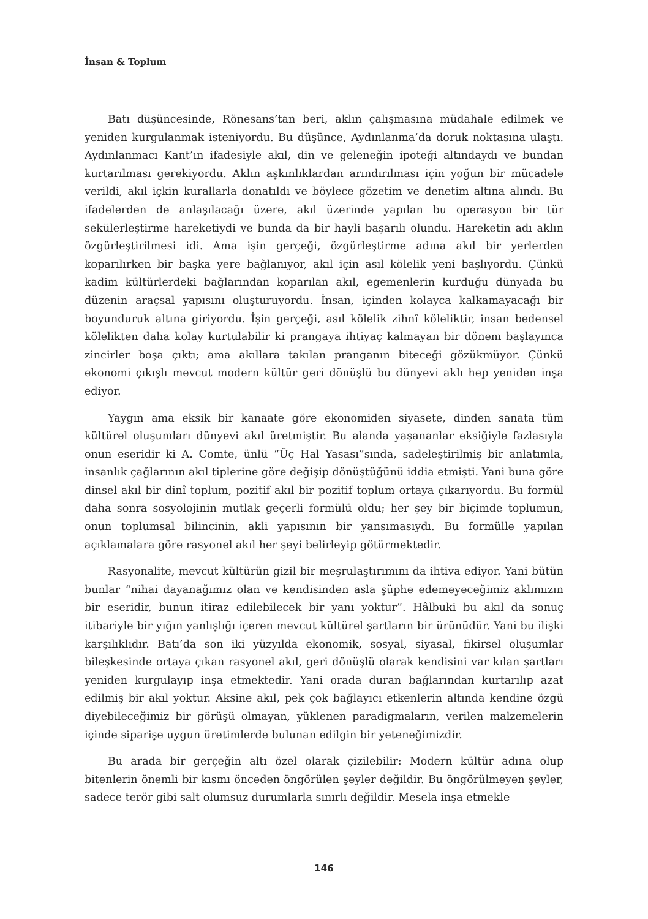İnsan & Toplum
Batı düşüncesinde, Rönesans’tan beri, aklın çalışmasına müdahale edilmek ve yeniden kurgulanmak isteniyordu. Bu düşünce, Aydınlanma’da doruk noktasına ulaştı. Aydınlanmacı Kant’ın ifadesiyle akıl, din ve geleneğin ipoteği altındaydı ve bundan kurtarılması gerekiyordu. Aklın aşkınlıklardan arındırılması için yoğun bir mücadele verildi, akıl içkin kurallarla donatıldı ve böylece gözetim ve denetim altına alındı. Bu ifadelerden de anlaşılacağı üzere, akıl üzerinde yapılan bu operasyon bir tür sekülerleştirme hareketiydi ve bunda da bir hayli başarılı olundu. Hareketin adı aklın özgürleştirilmesi idi. Ama işin gerçeği, özgürleştirme adına akıl bir yerlerden koparılırken bir başka yere bağlanıyor, akıl için asıl kölelik yeni başlıyordu. Çünkü kadim kültürlerdeki bağlarından koparılan akıl, egemenlerin kurduğu dünyada bu düzenin araçsal yapısını oluşturuyordu. İnsan, içinden kolayca kalkamayacağı bir boyunduruk altına giriyordu. İşin gerçeği, asıl kölelik zihnî köleliktir, insan bedensel kölelikten daha kolay kurtulabilir ki prangaya ihtiyaç kalmayan bir dönem başlayınca zincirler boşa çıktı; ama akıllara takılan pranganın biteceği gözükmüyor. Çünkü ekonomi çıkışlı mevcut modern kültür geri dönüşlü bu dünyevi aklı hep yeniden inşa ediyor.
Yaygın ama eksik bir kanaate göre ekonomiden siyasete, dinden sanata tüm kültürel oluşumları dünyevi akıl üretmiştir. Bu alanda yaşananlar eksiğiyle fazlasıyla onun eseridir ki A. Comte, ünlü “Üç Hal Yasası”sında, sadeleştirilmiş bir anlatımla, insanlık çağlarının akıl tiplerine göre değişip dönüştüğünü iddia etmişti. Yani buna göre dinsel akıl bir dinî toplum, pozitif akıl bir pozitif toplum ortaya çıkarıyordu. Bu formül daha sonra sosyolojinin mutlak geçerli formülü oldu; her şey bir biçimde toplumun, onun toplumsal bilincinin, akli yapısının bir yansımasıydı. Bu formülle yapılan açıklamalara göre rasyonel akıl her şeyi belirleyip götürmektedir.
Rasyonalite, mevcut kültürün gizil bir meşrulaştırımını da ihtiva ediyor. Yani bütün bunlar “nihai dayanağımız olan ve kendisinden asla şüphe edemeyeceğimiz aklımızın bir eseridir, bunun itiraz edilebilecek bir yanı yoktur”. Hâlbuki bu akıl da sonuç itibariyle bir yığın yanlışlığı içeren mevcut kültürel şartların bir ürünüdür. Yani bu ilişki karşılıklıdır. Batı’da son iki yüzyılda ekonomik, sosyal, siyasal, fikirsel oluşumlar bileşkesinde ortaya çıkan rasyonel akıl, geri dönüşlü olarak kendisini var kılan şartları yeniden kurgulayıp inşa etmektedir. Yani orada duran bağlarından kurtarılıp azat edilmiş bir akıl yoktur. Aksine akıl, pek çok bağlayıcı etkenlerin altında kendine özgü diyebileceğimiz bir görüşü olmayan, yüklenen paradigmaların, verilen malzemelerin içinde siparişe uygun üretimlerde bulunan edilgin bir yeteneğimizdir.
Bu arada bir gerçeğin altı özel olarak çizilebilir: Modern kültür adına olup bitenlerin önemli bir kısmı önceden öngörülen şeyler değildir. Bu öngörülmeyen şeyler, sadece terör gibi salt olumsuz durumlarla sınırlı değildir. Mesela inşa etmekle
146